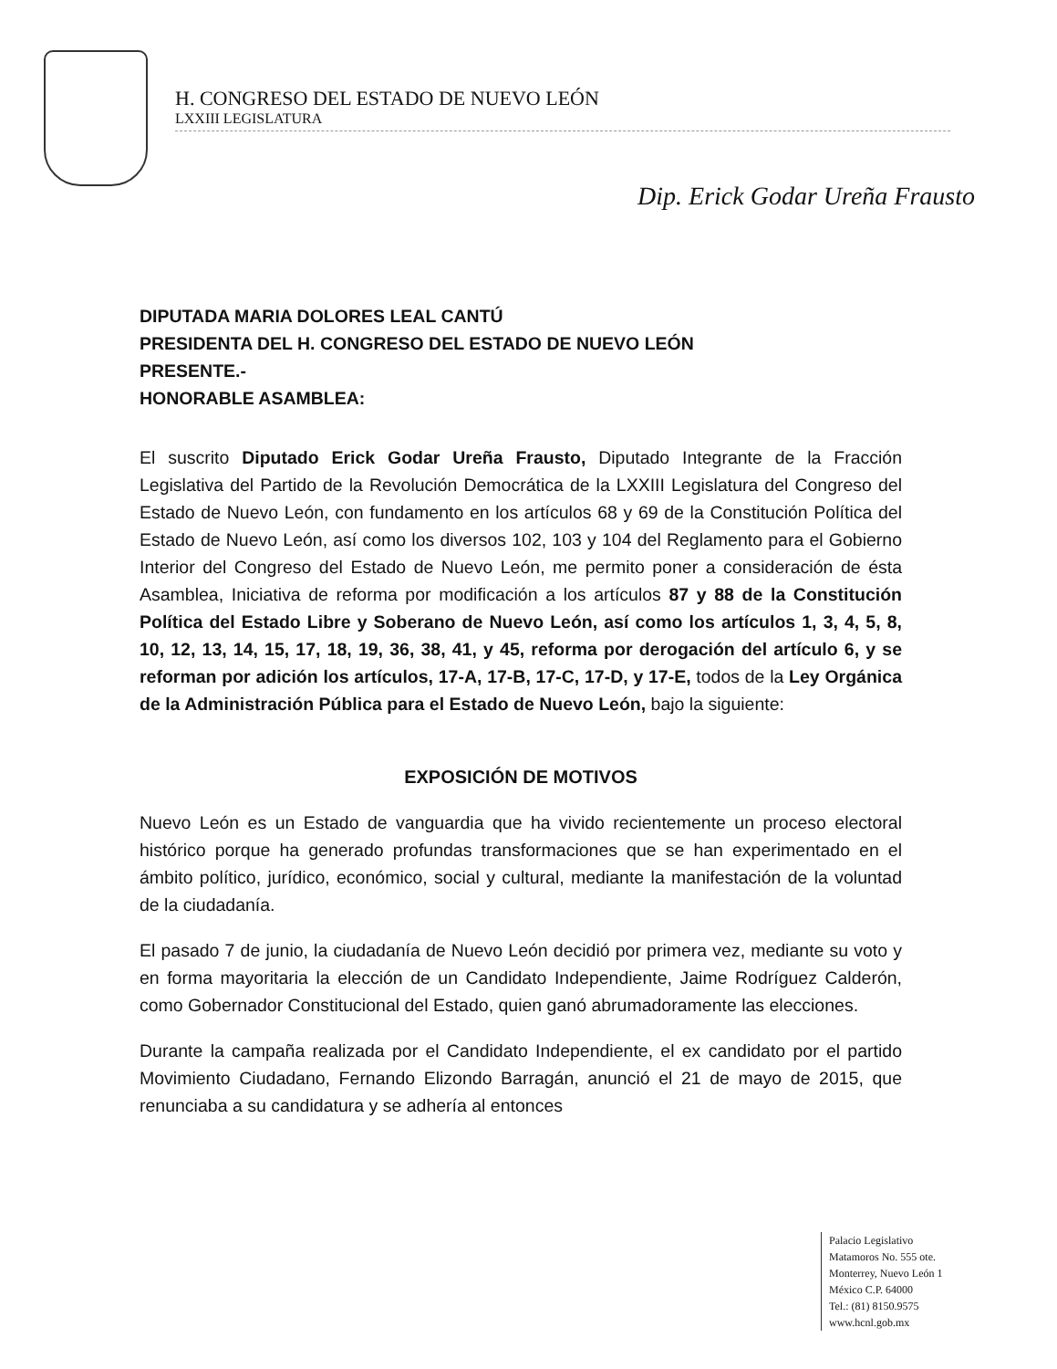H. CONGRESO DEL ESTADO DE NUEVO LEÓN
LXXIII LEGISLATURA
Dip. Erick Godar Ureña Frausto
DIPUTADA MARIA DOLORES LEAL CANTÚ
PRESIDENTA DEL H. CONGRESO DEL ESTADO DE NUEVO LEÓN
PRESENTE.-
HONORABLE ASAMBLEA:
El suscrito Diputado Erick Godar Ureña Frausto, Diputado Integrante de la Fracción Legislativa del Partido de la Revolución Democrática de la LXXIII Legislatura del Congreso del Estado de Nuevo León, con fundamento en los artículos 68 y 69 de la Constitución Política del Estado de Nuevo León, así como los diversos 102, 103 y 104 del Reglamento para el Gobierno Interior del Congreso del Estado de Nuevo León, me permito poner a consideración de ésta Asamblea, Iniciativa de reforma por modificación a los artículos 87 y 88 de la Constitución Política del Estado Libre y Soberano de Nuevo León, así como los artículos 1, 3, 4, 5, 8, 10, 12, 13, 14, 15, 17, 18, 19, 36, 38, 41, y 45, reforma por derogación del artículo 6, y se reforman por adición los artículos, 17-A, 17-B, 17-C, 17-D, y 17-E, todos de la Ley Orgánica de la Administración Pública para el Estado de Nuevo León, bajo la siguiente:
EXPOSICIÓN DE MOTIVOS
Nuevo León es un Estado de vanguardia que ha vivido recientemente un proceso electoral histórico porque ha generado profundas transformaciones que se han experimentado en el ámbito político, jurídico, económico, social y cultural, mediante la manifestación de la voluntad de la ciudadanía.
El pasado 7 de junio, la ciudadanía de Nuevo León decidió por primera vez, mediante su voto y en forma mayoritaria la elección de un Candidato Independiente, Jaime Rodríguez Calderón, como Gobernador Constitucional del Estado, quien ganó abrumadoramente las elecciones.
Durante la campaña realizada por el Candidato Independiente, el ex candidato por el partido Movimiento Ciudadano, Fernando Elizondo Barragán, anunció el 21 de mayo de 2015, que renunciaba a su candidatura y se adhería al entonces
Palacio Legislativo
Matamoros No. 555 ote.
Monterrey, Nuevo León 1
México C.P. 64000
Tel.: (81) 8150.9575
www.hcnl.gob.mx